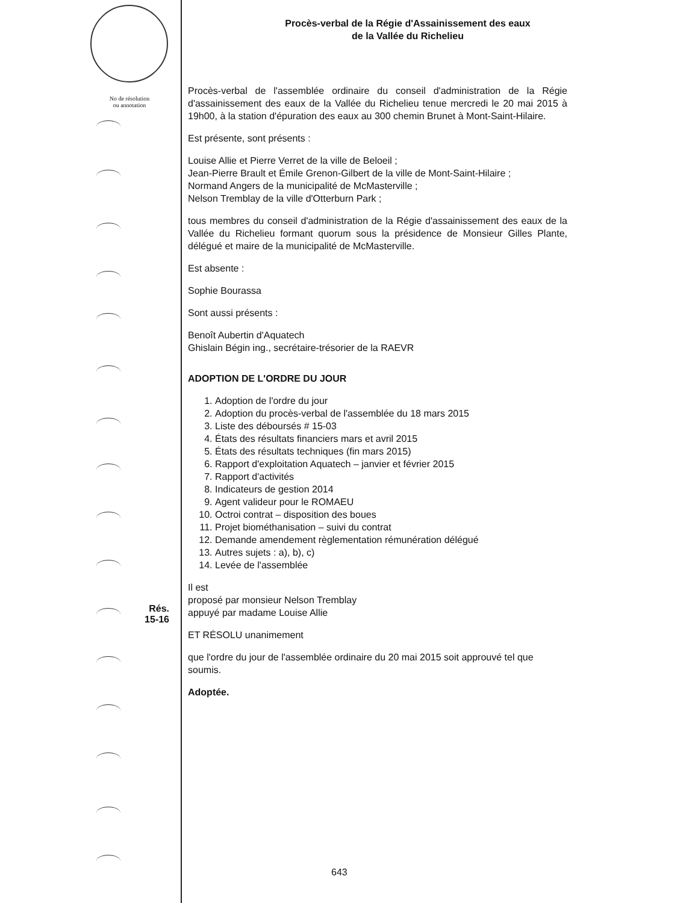No de résolution
ou annotation
Rés.
15-16
Procès-verbal de la Régie d'Assainissement des eaux
de la Vallée du Richelieu
Procès-verbal de l'assemblée ordinaire du conseil d'administration de la Régie d'assainissement des eaux de la Vallée du Richelieu tenue mercredi le 20 mai 2015 à 19h00, à la station d'épuration des eaux au 300 chemin Brunet à Mont-Saint-Hilaire.
Est présente, sont présents :
Louise Allie et Pierre Verret de la ville de Beloeil ;
Jean-Pierre Brault et Émile Grenon-Gilbert de la ville de Mont-Saint-Hilaire ;
Normand Angers de la municipalité de McMasterville ;
Nelson Tremblay de la ville d'Otterburn Park ;
tous membres du conseil d'administration de la Régie d'assainissement des eaux de la Vallée du Richelieu formant quorum sous la présidence de Monsieur Gilles Plante, délégué et maire de la municipalité de McMasterville.
Est absente :
Sophie Bourassa
Sont aussi présents :
Benoît Aubertin d'Aquatech
Ghislain Bégin ing., secrétaire-trésorier de la RAEVR
ADOPTION DE L'ORDRE DU JOUR
1. Adoption de l'ordre du jour
2. Adoption du procès-verbal de l'assemblée du 18 mars 2015
3. Liste des déboursés # 15-03
4. États des résultats financiers mars et avril 2015
5. États des résultats techniques (fin mars 2015)
6. Rapport d'exploitation Aquatech – janvier et février 2015
7. Rapport d'activités
8. Indicateurs de gestion 2014
9. Agent valideur pour le ROMAEU
10. Octroi contrat – disposition des boues
11. Projet biométhanisation – suivi du contrat
12. Demande amendement règlementation rémunération délégué
13. Autres sujets : a), b), c)
14. Levée de l'assemblée
Il est
proposé par monsieur Nelson Tremblay
appuyé par madame Louise Allie
ET RÉSOLU unanimement
que l'ordre du jour de l'assemblée ordinaire du 20 mai 2015 soit approuvé tel que soumis.
Adoptée.
643